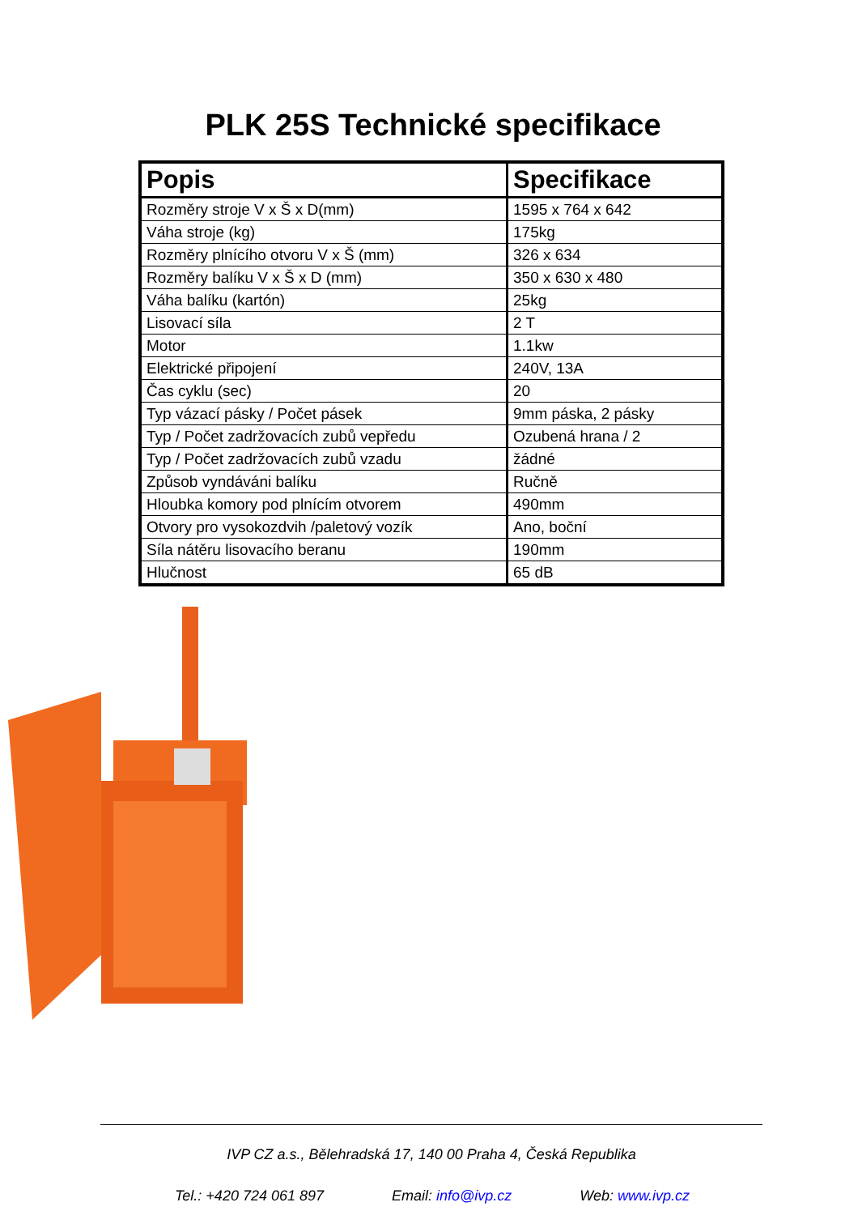PLK 25S Technické specifikace
| Popis | Specifikace |
| --- | --- |
| Rozměry stroje V x Š x D(mm) | 1595 x 764 x 642 |
| Váha stroje (kg) | 175kg |
| Rozměry plnícího otvoru V x Š (mm) | 326 x 634 |
| Rozměry balíku V x Š x D (mm) | 350 x 630 x 480 |
| Váha balíku (kartón) | 25kg |
| Lisovací síla | 2 T |
| Motor | 1.1kw |
| Elektrické připojení | 240V, 13A |
| Čas cyklu (sec) | 20 |
| Typ vázací pásky / Počet pásek | 9mm páska, 2 pásky |
| Typ / Počet zadržovacích zubů vepředu | Ozubená hrana / 2 |
| Typ / Počet zadržovacích zubů vzadu | žádné |
| Způsob vyndáváni balíku | Ručně |
| Hloubka komory pod plnícím otvorem | 490mm |
| Otvory pro vysokozdvih /paletový vozík | Ano, boční |
| Síla nátěru lisovacího beranu | 190mm |
| Hlučnost | 65 dB |
IVP CZ a.s., Bělehradská 17, 140 00 Praha 4, Česká Republika
Tel.: +420 724 061 897 Email: info@ivp.cz Web: www.ivp.cz